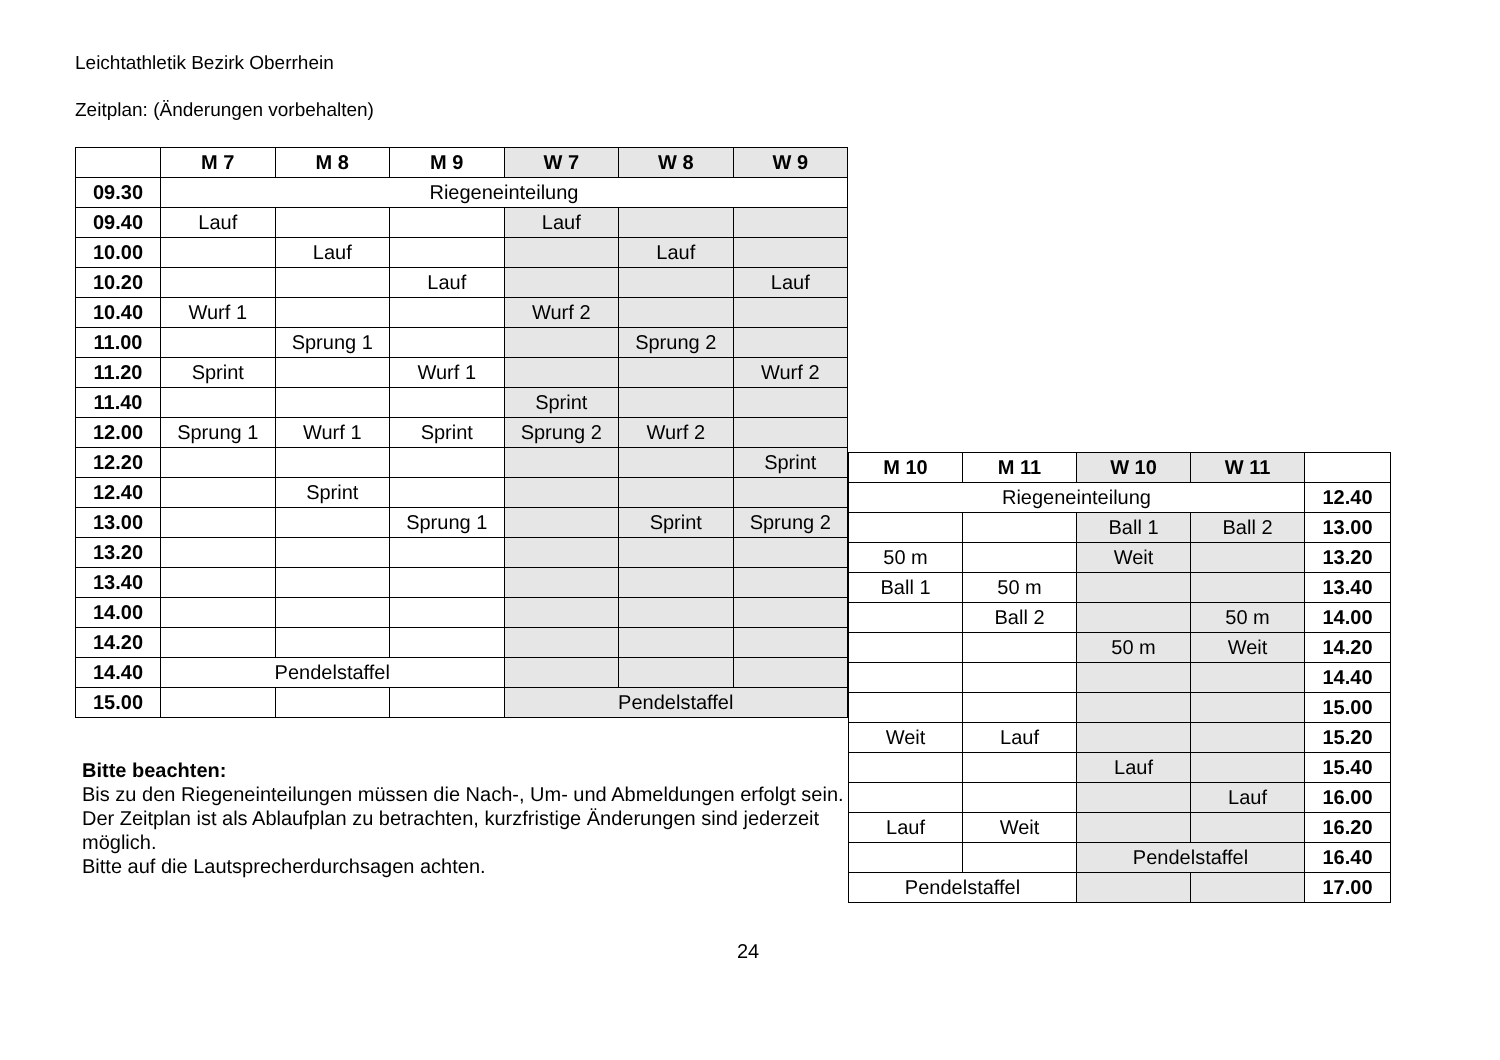Leichtathletik Bezirk Oberrhein
Zeitplan: (Änderungen vorbehalten)
| | M 7 | M 8 | M 9 | W 7 | W 8 | W 9 |
| --- | --- | --- | --- | --- | --- | --- |
| 09.30 | Riegeneinteilung | | | | | |
| 09.40 | Lauf | | | Lauf | | |
| 10.00 | | Lauf | | | Lauf | |
| 10.20 | | | Lauf | | | Lauf |
| 10.40 | Wurf 1 | | | Wurf 2 | | |
| 11.00 | | Sprung 1 | | | Sprung 2 | |
| 11.20 | Sprint | | Wurf 1 | | | Wurf 2 |
| 11.40 | | | | Sprint | | |
| 12.00 | Sprung 1 | Wurf 1 | Sprint | Sprung 2 | Wurf 2 | |
| 12.20 | | | | | | Sprint |
| 12.40 | | Sprint | | | | |
| 13.00 | | | Sprung 1 | | Sprint | Sprung 2 |
| 13.20 | | | | | | |
| 13.40 | | | | | | |
| 14.00 | | | | | | |
| 14.20 | | | | | | |
| 14.40 | Pendelstaffel | | | | | |
| 15.00 | | | | Pendelstaffel | | |
Bitte beachten:
Bis zu den Riegeneinteilungen müssen die Nach-, Um- und Abmeldungen erfolgt sein.
Der Zeitplan ist als Ablaufplan zu betrachten, kurzfristige Änderungen sind jederzeit möglich.
Bitte auf die Lautsprecherdurchsagen achten.
| M 10 | M 11 | W 10 | W 11 | |
| --- | --- | --- | --- | --- |
| Riegeneinteilung | | | | 12.40 |
| | | Ball 1 | Ball 2 | 13.00 |
| 50 m | | Weit | | 13.20 |
| Ball 1 | 50 m | | | 13.40 |
| | Ball 2 | | 50 m | 14.00 |
| | | 50 m | Weit | 14.20 |
| | | | | 14.40 |
| | | | | 15.00 |
| Weit | Lauf | | | 15.20 |
| | | Lauf | | 15.40 |
| | | | Lauf | 16.00 |
| Lauf | Weit | | | 16.20 |
| | | Pendelstaffel | | 16.40 |
| Pendelstaffel | | | | 17.00 |
24